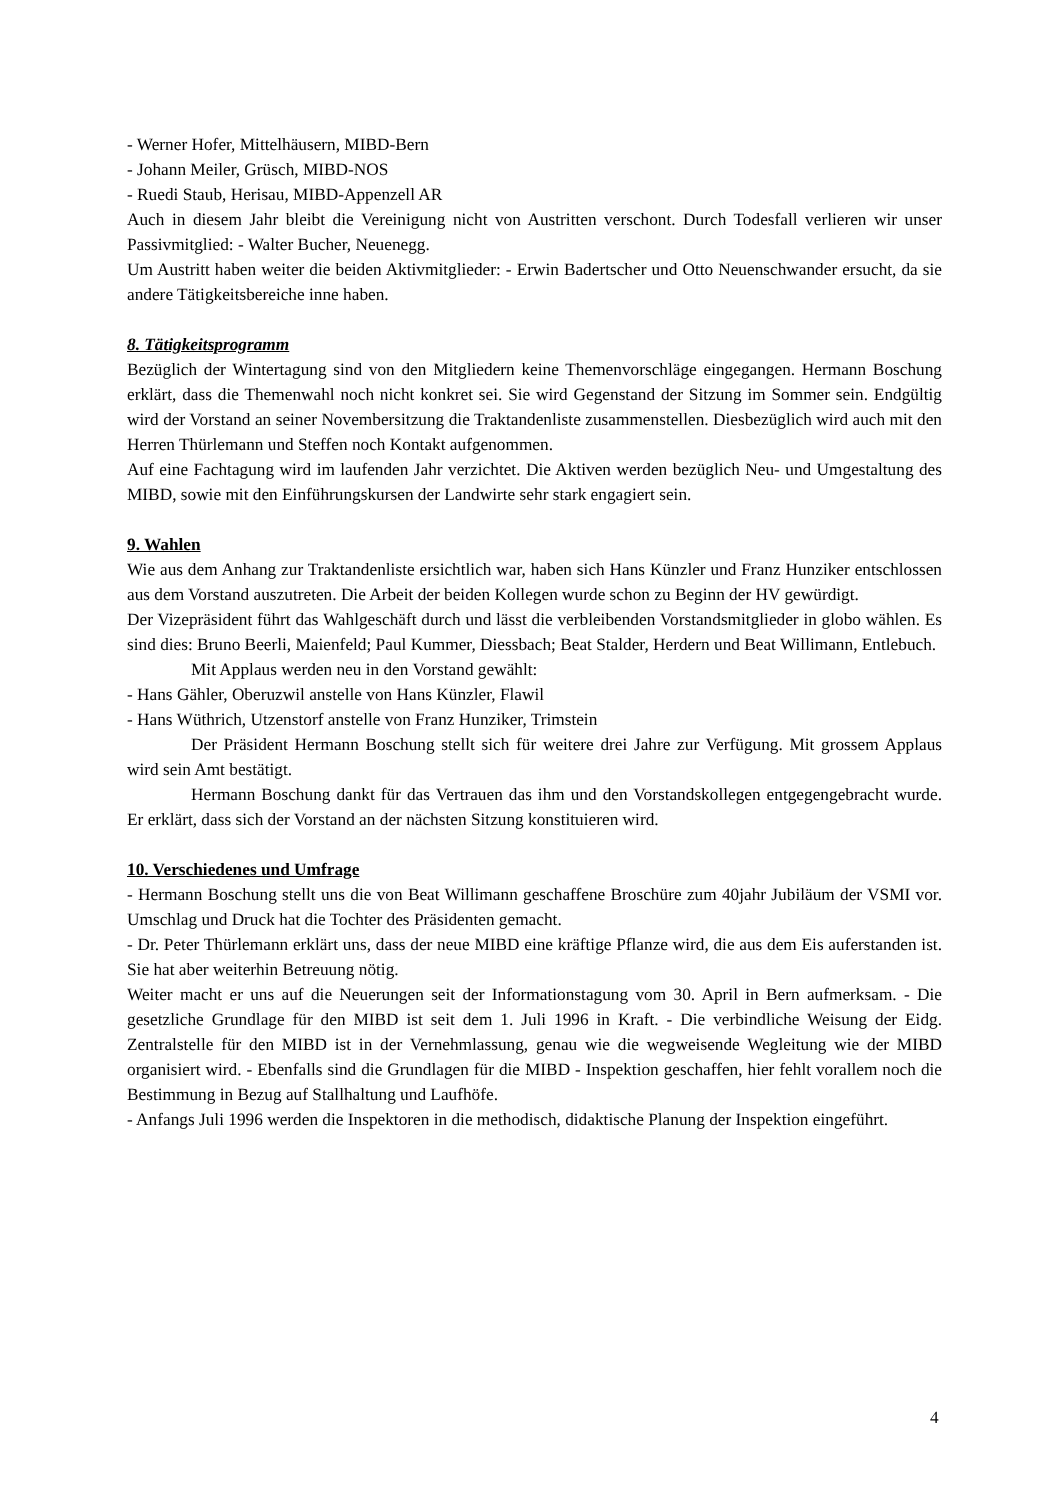- Werner Hofer, Mittelhäusern, MIBD-Bern
- Johann Meiler, Grüsch, MIBD-NOS
- Ruedi Staub, Herisau, MIBD-Appenzell AR
Auch in diesem Jahr bleibt die Vereinigung nicht von Austritten verschont. Durch Todesfall verlieren wir unser Passivmitglied: - Walter Bucher, Neuenegg.
Um Austritt haben weiter die beiden Aktivmitglieder: - Erwin Badertscher und Otto Neuenschwander ersucht, da sie andere Tätigkeitsbereiche inne haben.
8. Tätigkeitsprogramm
Bezüglich der Wintertagung sind von den Mitgliedern keine Themenvorschläge eingegangen. Hermann Boschung erklärt, dass die Themenwahl noch nicht konkret sei. Sie wird Gegenstand der Sitzung im Sommer sein. Endgültig wird der Vorstand an seiner Novembersitzung die Traktandenliste zusammenstellen. Diesbezüglich wird auch mit den Herren Thürlemann und Steffen noch Kontakt aufgenommen.
Auf eine Fachtagung wird im laufenden Jahr verzichtet. Die Aktiven werden bezüglich Neu- und Umgestaltung des MIBD, sowie mit den Einführungskursen der Landwirte sehr stark engagiert sein.
9. Wahlen
Wie aus dem Anhang zur Traktandenliste ersichtlich war, haben sich Hans Künzler und Franz Hunziker entschlossen aus dem Vorstand auszutreten. Die Arbeit der beiden Kollegen wurde schon zu Beginn der HV gewürdigt.
Der Vizepräsident führt das Wahlgeschäft durch und lässt die verbleibenden Vorstandsmitglieder in globo wählen. Es sind dies: Bruno Beerli, Maienfeld; Paul Kummer, Diessbach; Beat Stalder, Herdern und Beat Willimann, Entlebuch.
Mit Applaus werden neu in den Vorstand gewählt:
- Hans Gähler, Oberuzwil anstelle von Hans Künzler, Flawil
- Hans Wüthrich, Utzenstorf anstelle von Franz Hunziker, Trimstein
Der Präsident Hermann Boschung stellt sich für weitere drei Jahre zur Verfügung. Mit grossem Applaus wird sein Amt bestätigt.
Hermann Boschung dankt für das Vertrauen das ihm und den Vorstandskollegen entgegengebracht wurde. Er erklärt, dass sich der Vorstand an der nächsten Sitzung konstituieren wird.
10. Verschiedenes und Umfrage
- Hermann Boschung stellt uns die von Beat Willimann geschaffene Broschüre zum 40jahr Jubiläum der VSMI vor. Umschlag und Druck hat die Tochter des Präsidenten gemacht.
- Dr. Peter Thürlemann erklärt uns, dass der neue MIBD eine kräftige Pflanze wird, die aus dem Eis auferstanden ist. Sie hat aber weiterhin Betreuung nötig.
Weiter macht er uns auf die Neuerungen seit der Informationstagung vom 30. April in Bern aufmerksam. - Die gesetzliche Grundlage für den MIBD ist seit dem 1. Juli 1996 in Kraft. - Die verbindliche Weisung der Eidg. Zentralstelle für den MIBD ist in der Vernehmlassung, genau wie die wegweisende Wegleitung wie der MIBD organisiert wird. - Ebenfalls sind die Grundlagen für die MIBD - Inspektion geschaffen, hier fehlt vorallem noch die Bestimmung in Bezug auf Stallhaltung und Laufhöfe.
- Anfangs Juli 1996 werden die Inspektoren in die methodisch, didaktische Planung der Inspektion eingeführt.
4